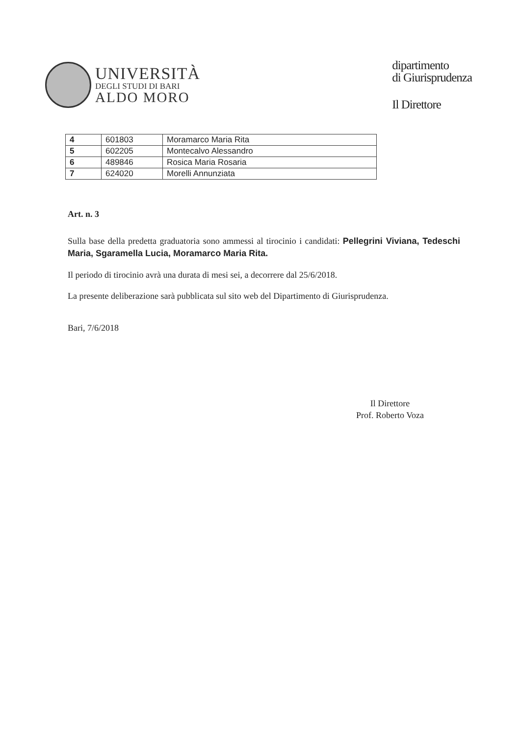UNIVERSITÀ
DEGLI STUDI DI BARI
ALDO MORO
dipartimento
di Giurisprudenza
Il Direttore
| 4 | 601803 | Moramarco Maria Rita |
| 5 | 602205 | Montecalvo Alessandro |
| 6 | 489846 | Rosica Maria Rosaria |
| 7 | 624020 | Morelli Annunziata |
Art. n. 3
Sulla base della predetta graduatoria sono ammessi al tirocinio i candidati: Pellegrini Viviana, Tedeschi Maria, Sgaramella Lucia, Moramarco Maria Rita.
Il periodo di tirocinio avrà una durata di mesi sei, a decorrere dal 25/6/2018.
La presente deliberazione sarà pubblicata sul sito web del Dipartimento di Giurisprudenza.
Bari, 7/6/2018
Il Direttore
Prof. Roberto Voza